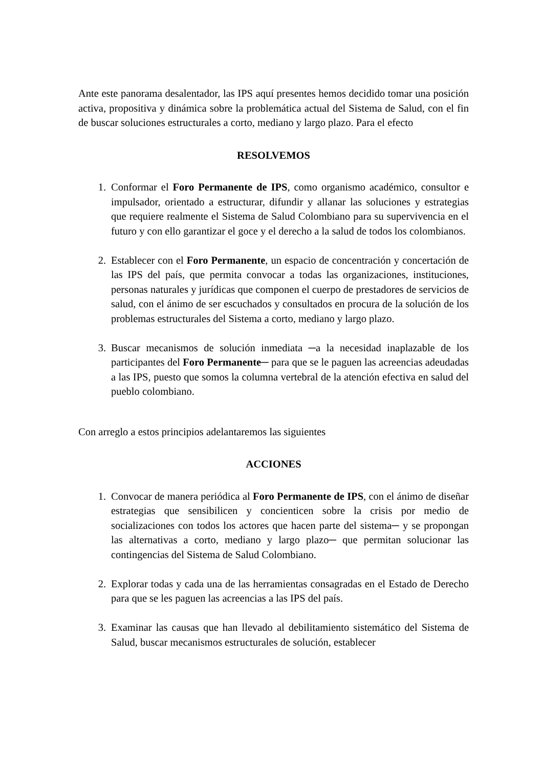Ante este panorama desalentador, las IPS aquí presentes hemos decidido tomar una posición activa, propositiva y dinámica sobre la problemática actual del Sistema de Salud, con el fin de buscar soluciones estructurales a corto, mediano y largo plazo. Para el efecto
RESOLVEMOS
1. Conformar el Foro Permanente de IPS, como organismo académico, consultor e impulsador, orientado a estructurar, difundir y allanar las soluciones y estrategias que requiere realmente el Sistema de Salud Colombiano para su supervivencia en el futuro y con ello garantizar el goce y el derecho a la salud de todos los colombianos.
2. Establecer con el Foro Permanente, un espacio de concentración y concertación de las IPS del país, que permita convocar a todas las organizaciones, instituciones, personas naturales y jurídicas que componen el cuerpo de prestadores de servicios de salud, con el ánimo de ser escuchados y consultados en procura de la solución de los problemas estructurales del Sistema a corto, mediano y largo plazo.
3. Buscar mecanismos de solución inmediata ─a la necesidad inaplazable de los participantes del Foro Permanente─ para que se le paguen las acreencias adeudadas a las IPS, puesto que somos la columna vertebral de la atención efectiva en salud del pueblo colombiano.
Con arreglo a estos principios adelantaremos las siguientes
ACCIONES
1. Convocar de manera periódica al Foro Permanente de IPS, con el ánimo de diseñar estrategias que sensibilicen y concienticen sobre la crisis por medio de socializaciones con todos los actores que hacen parte del sistema─ y se propongan las alternativas a corto, mediano y largo plazo─ que permitan solucionar las contingencias del Sistema de Salud Colombiano.
2. Explorar todas y cada una de las herramientas consagradas en el Estado de Derecho para que se les paguen las acreencias a las IPS del país.
3. Examinar las causas que han llevado al debilitamiento sistemático del Sistema de Salud, buscar mecanismos estructurales de solución, establecer